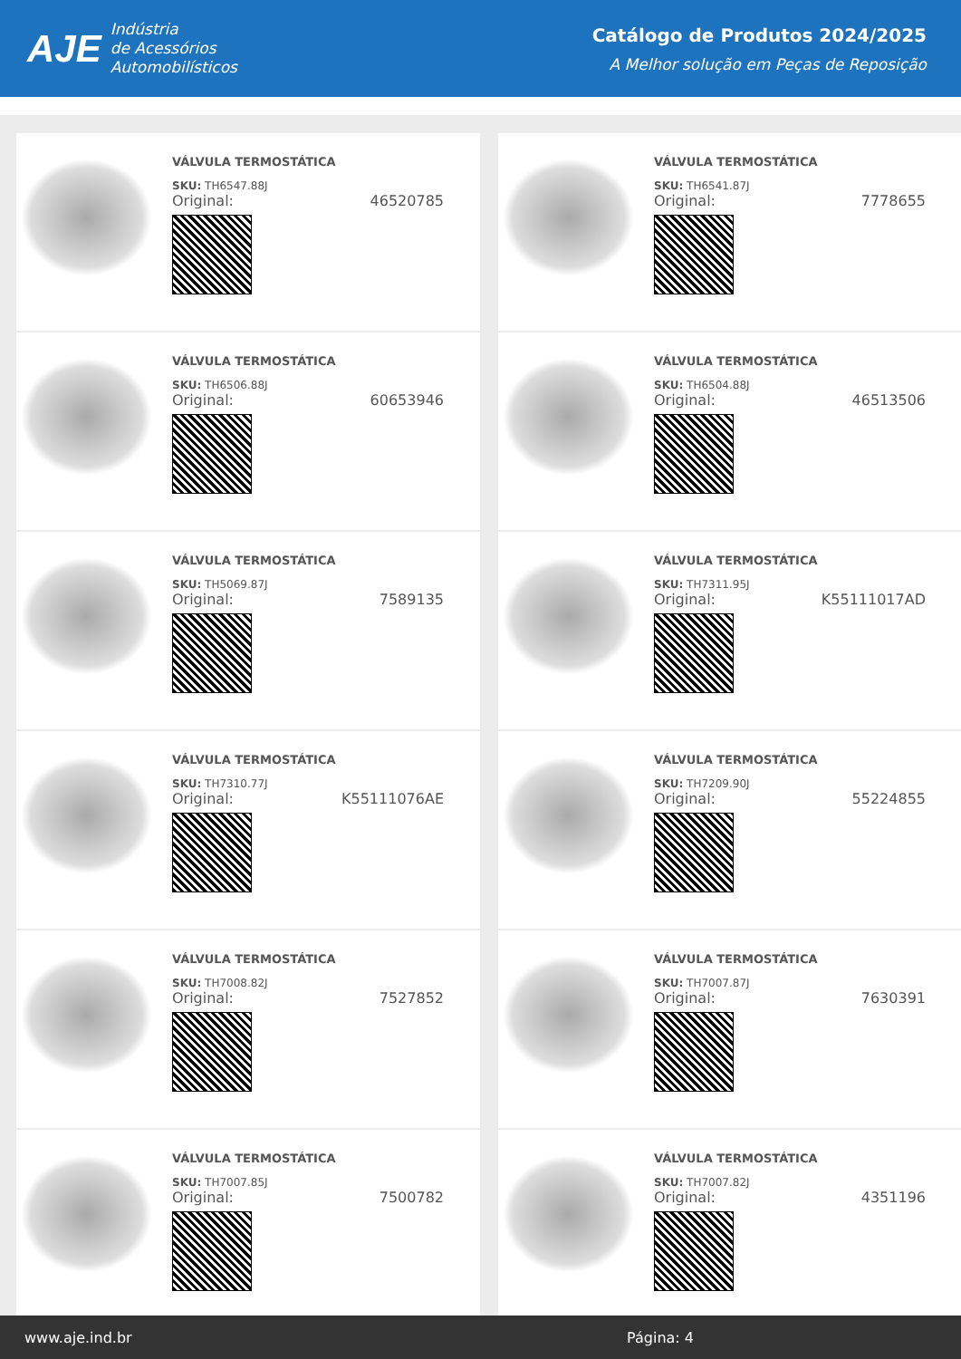AJE Indústria
de Acessórios
Automobilísticos
Catálogo de Produtos 2024/2025
A Melhor solução em Peças de Reposição
VÁLVULA TERMOSTÁTICA
SKU: TH6547.88J
Original: 46520785
VÁLVULA TERMOSTÁTICA
SKU: TH6541.87J
Original: 7778655
VÁLVULA TERMOSTÁTICA
SKU: TH6506.88J
Original: 60653946
VÁLVULA TERMOSTÁTICA
SKU: TH6504.88J
Original: 46513506
VÁLVULA TERMOSTÁTICA
SKU: TH5069.87J
Original: 7589135
VÁLVULA TERMOSTÁTICA
SKU: TH7311.95J
Original: K55111017AD
VÁLVULA TERMOSTÁTICA
SKU: TH7310.77J
Original: K55111076AE
VÁLVULA TERMOSTÁTICA
SKU: TH7209.90J
Original: 55224855
VÁLVULA TERMOSTÁTICA
SKU: TH7008.82J
Original: 7527852
VÁLVULA TERMOSTÁTICA
SKU: TH7007.87J
Original: 7630391
VÁLVULA TERMOSTÁTICA
SKU: TH7007.85J
Original: 7500782
VÁLVULA TERMOSTÁTICA
SKU: TH7007.82J
Original: 4351196
www.aje.ind.br Página: 4